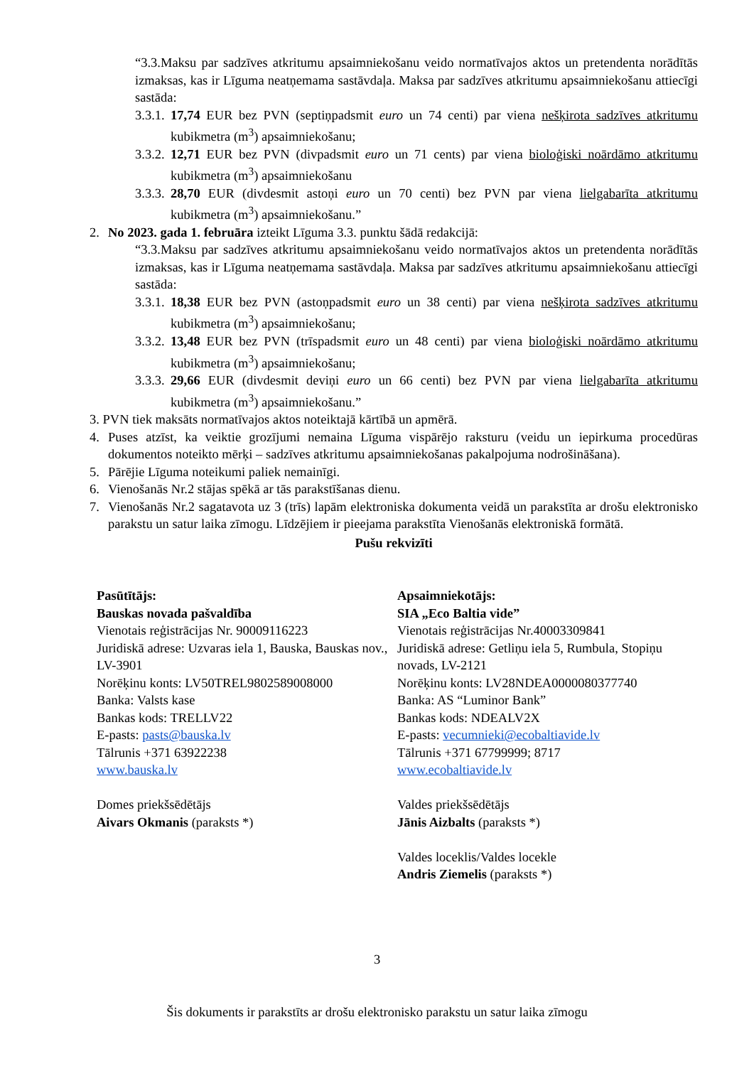“3.3.Maksu par sadzīves atkritumu apsaimniekošanu veido normatīvajos aktos un pretendenta norādītās izmaksas, kas ir Līguma neatņemama sastāvdaļa. Maksa par sadzīves atkritumu apsaimniekošanu attiecīgi sastāda:
3.3.1. 17,74 EUR bez PVN (septiņpadsmit euro un 74 centi) par viena nešķirota sadzīves atkritumu kubikmetra (m<sup>3</sup>) apsaimniekošanu;
3.3.2. 12,71 EUR bez PVN (divpadsmit euro un 71 cents) par viena bioloģiski noārdāmo atkritumu kubikmetra (m<sup>3</sup>) apsaimniekošanu
3.3.3. 28,70 EUR (divdesmit astoņi euro un 70 centi) bez PVN par viena lielgabarīta atkritumu kubikmetra (m<sup>3</sup>) apsaimniekošanu.”
2. No 2023. gada 1. februāra izteikt Līguma 3.3. punktu šādā redakcijā:
“3.3.Maksu par sadzīves atkritumu apsaimniekošanu veido normatīvajos aktos un pretendenta norādītās izmaksas, kas ir Līguma neatņemama sastāvdaļa. Maksa par sadzīves atkritumu apsaimniekošanu attiecīgi sastāda:
3.3.1. 18,38 EUR bez PVN (astoņpadsmit euro un 38 centi) par viena nešķirota sadzīves atkritumu kubikmetra (m<sup>3</sup>) apsaimniekošanu;
3.3.2. 13,48 EUR bez PVN (trīspadsmit euro un 48 centi) par viena bioloģiski noārdāmo atkritumu kubikmetra (m<sup>3</sup>) apsaimniekošanu;
3.3.3. 29,66 EUR (divdesmit deviņi euro un 66 centi) bez PVN par viena lielgabarīta atkritumu kubikmetra (m<sup>3</sup>) apsaimniekošanu.”
3. PVN tiek maksāts normatīvajos aktos noteiktajā kārtībā un apmērā.
4. Puses atzīst, ka veiktie grozījumi nemaina Līguma vispārējo raksturu (veidu un iepirkuma procedūras dokumentos noteikto mērķi – sadzīves atkritumu apsaimniekošanas pakalpojuma nodrošināšana).
5. Pārējie Līguma noteikumi paliek nemainīgi.
6. Vienošanās Nr.2 stājas spēkā ar tās parakstīšanas dienu.
7. Vienošanās Nr.2 sagatavota uz 3 (trīs) lapām elektroniska dokumenta veidā un parakstīta ar drošu elektronisko parakstu un satur laika zīmogu. Līdzējiem ir pieejama parakstīta Vienošanās elektroniskā formātā.
Pušu rekvizīti
Pasūtītājs:
Bauskas novada pašvaldība
Vienotais reģistrācijas Nr. 90009116223
Juridiskā adrese: Uzvaras iela 1, Bauska, Bauskas nov., LV-3901
Norēķinu konts: LV50TREL9802589008000
Banka: Valsts kase
Bankas kods: TRELLV22
E-pasts: pasts@bauska.lv
Tālrunis +371 63922238
www.bauska.lv
Domes priekšsēdētājs
Aivars Okmanis (paraksts *)
Apsaimniekotājs:
SIA „Eco Baltia vide”
Vienotais reģistrācijas Nr.40003309841
Juridiskā adrese: Getliņu iela 5, Rumbula, Stopiņu novads, LV-2121
Norēķinu konts: LV28NDEA0000080377740
Banka: AS “Luminor Bank”
Bankas kods: NDEALV2X
E-pasts: vecumnieki@ecobaltiavide.lv
Tālrunis +371 67799999; 8717
www.ecobaltiavide.lv
Valdes priekšsēdētājs
Jānis Aizbalts (paraksts *)
Valdes loceklis/Valdes locekle
Andris Ziemelis (paraksts *)
3
Šis dokuments ir parakstīts ar drošu elektronisko parakstu un satur laika zīmogu